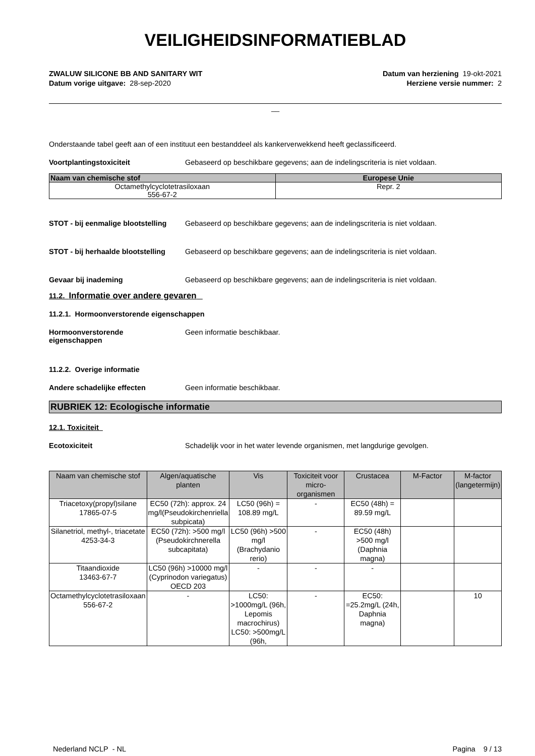VEILIGHEIDSINFORMATIEBLAD
ZWALUW SILICONE BB AND SANITARY WIT
Datum vorige uitgave: 28-sep-2020
Datum van herziening 19-okt-2021
Herziene versie nummer: 2
__
Onderstaande tabel geeft aan of een instituut een bestanddeel als kankerverwekkend heeft geclassificeerd.
Voortplantingstoxiciteit Gebaseerd op beschikbare gegevens; aan de indelingscriteria is niet voldaan.
| Naam van chemische stof | Europese Unie |
| --- | --- |
| Octamethylcyclotetrasiloxaan 556-67-2 | Repr. 2 |
STOT - bij eenmalige blootstelling
Gebaseerd op beschikbare gegevens; aan de indelingscriteria is niet voldaan.
STOT - bij herhaalde blootstelling
Gebaseerd op beschikbare gegevens; aan de indelingscriteria is niet voldaan.
Gevaar bij inademing Gebaseerd op beschikbare gegevens; aan de indelingscriteria is niet voldaan.
11.2. Informatie over andere gevaren
11.2.1. Hormoonverstorende eigenschappen
Hormoonverstorende
eigenschappen
Geen informatie beschikbaar.
11.2.2. Overige informatie
Andere schadelijke effecten Geen informatie beschikbaar.
RUBRIEK 12: Ecologische informatie
12.1. Toxiciteit
Ecotoxiciteit Schadelijk voor in het water levende organismen, met langdurige gevolgen.
| Naam van chemische stof | Algen/aquatische planten | Vis | Toxiciteit voor micro-organismen | Crustacea | M-Factor | M-factor (langetermijn) |
| --- | --- | --- | --- | --- | --- | --- |
| Triacetoxy(propyl)silane 17865-07-5 | EC50 (72h): approx. 24 mg/l(Pseudokirchenriella subpicata) | LC50 (96h) = 108.89 mg/L | - | EC50 (48h) = 89.59 mg/L | | |
| Silanetriol, methyl-, triacetate 4253-34-3 | EC50 (72h): >500 mg/l (Pseudokirchnerella subcapitata) | LC50 (96h) >500 mg/l (Brachydanio rerio) | - | EC50 (48h) >500 mg/l (Daphnia magna) | | |
| Titaandioxide 13463-67-7 | LC50 (96h) >10000 mg/l (Cyprinodon variegatus) OECD 203 | - | - | - | | |
| Octamethylcyclotetrasiloxaan 556-67-2 | - | LC50: >1000mg/L (96h, Lepomis macrochirus) LC50: >500mg/L (96h, | - | EC50: =25.2mg/L (24h, Daphnia magna) | | 10 |
Nederland NCLP - NL Pagina 9 / 13